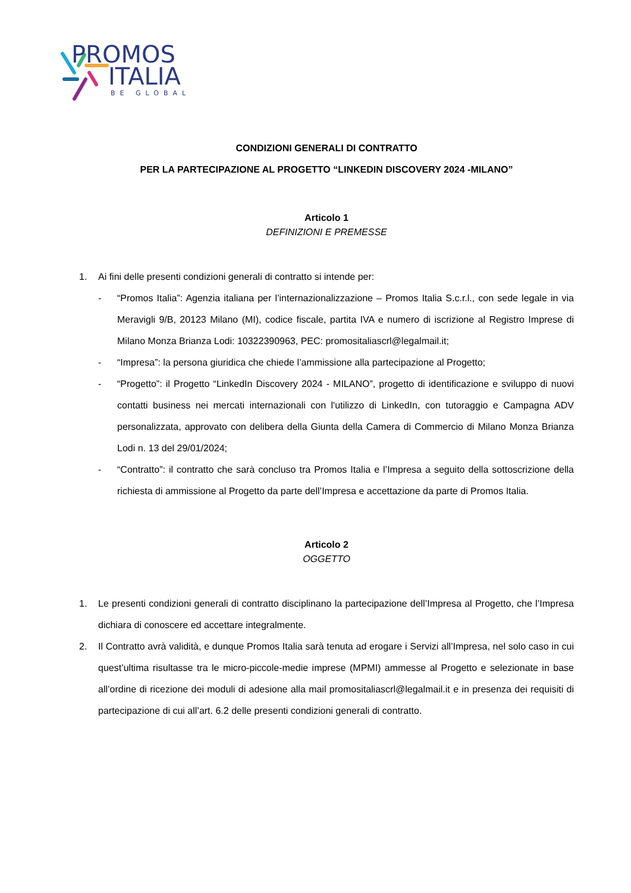PROMOS
ITALIA
BE GLOBAL
CONDIZIONI GENERALI DI CONTRATTO
PER LA PARTECIPAZIONE AL PROGETTO “LINKEDIN DISCOVERY 2024 -MILANO”
Articolo 1
DEFINIZIONI E PREMESSE
1. Ai fini delle presenti condizioni generali di contratto si intende per:
- “Promos Italia”: Agenzia italiana per l’internazionalizzazione – Promos Italia S.c.r.l., con sede legale in via Meravigli 9/B, 20123 Milano (MI), codice fiscale, partita IVA e numero di iscrizione al Registro Imprese di Milano Monza Brianza Lodi: 10322390963, PEC: promositaliascrl@legalmail.it;
- “Impresa”: la persona giuridica che chiede l’ammissione alla partecipazione al Progetto;
- “Progetto”: il Progetto “LinkedIn Discovery 2024 - MILANO”, progetto di identificazione e sviluppo di nuovi contatti business nei mercati internazionali con l'utilizzo di LinkedIn, con tutoraggio e Campagna ADV personalizzata, approvato con delibera della Giunta della Camera di Commercio di Milano Monza Brianza Lodi n. 13 del 29/01/2024;
- “Contratto”: il contratto che sarà concluso tra Promos Italia e l’Impresa a seguito della sottoscrizione della richiesta di ammissione al Progetto da parte dell’Impresa e accettazione da parte di Promos Italia.
Articolo 2
OGGETTO
1. Le presenti condizioni generali di contratto disciplinano la partecipazione dell’Impresa al Progetto, che l’Impresa dichiara di conoscere ed accettare integralmente.
2. Il Contratto avrà validità, e dunque Promos Italia sarà tenuta ad erogare i Servizi all’Impresa, nel solo caso in cui quest’ultima risultasse tra le micro-piccole-medie imprese (MPMI) ammesse al Progetto e selezionate in base all’ordine di ricezione dei moduli di adesione alla mail promositaliascrl@legalmail.it e in presenza dei requisiti di partecipazione di cui all’art. 6.2 delle presenti condizioni generali di contratto.